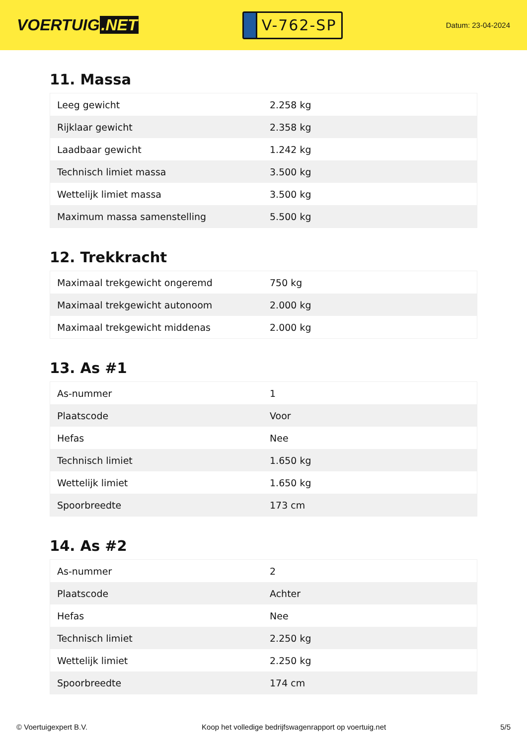VOERTUIG.NET
V-762-SP
Datum: 23-04-2024
11. Massa
| Leeg gewicht | 2.258 kg |
| Rijklaar gewicht | 2.358 kg |
| Laadbaar gewicht | 1.242 kg |
| Technisch limiet massa | 3.500 kg |
| Wettelijk limiet massa | 3.500 kg |
| Maximum massa samenstelling | 5.500 kg |
12. Trekkracht
| Maximaal trekgewicht ongeremd | 750 kg |
| Maximaal trekgewicht autonoom | 2.000 kg |
| Maximaal trekgewicht middenas | 2.000 kg |
13. As #1
| As-nummer | 1 |
| Plaatscode | Voor |
| Hefas | Nee |
| Technisch limiet | 1.650 kg |
| Wettelijk limiet | 1.650 kg |
| Spoorbreedte | 173 cm |
14. As #2
| As-nummer | 2 |
| Plaatscode | Achter |
| Hefas | Nee |
| Technisch limiet | 2.250 kg |
| Wettelijk limiet | 2.250 kg |
| Spoorbreedte | 174 cm |
© Voertuigexpert B.V. Koop het volledige bedrijfswagenrapport op voertuig.net 5/5